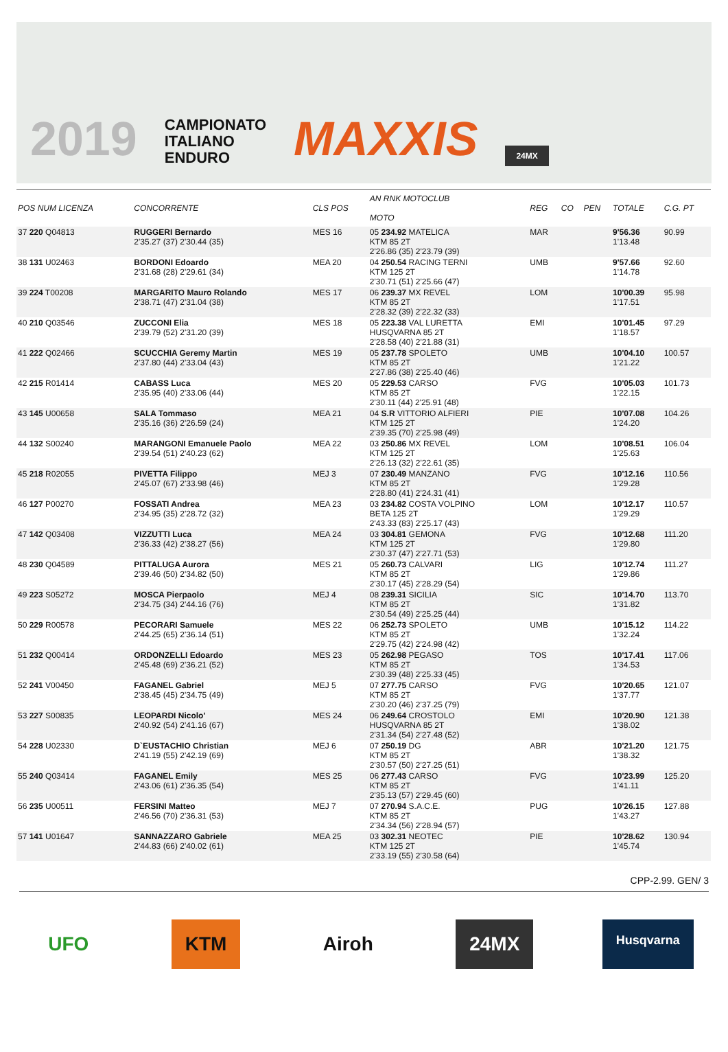2019
CAMPIONATO
ITALIANO
ENDURO
MAXXIS
24MX
| POS NUM LICENZA | CONCORRENTE | CLS POS | AN RNK MOTOCLUB MOTO | REG | CO | PEN | TOTALE | C.G. PT |
| --- | --- | --- | --- | --- | --- | --- | --- | --- |
| 37 220 Q04813 | RUGGERI Bernardo 2'35.27 (37) 2'30.44 (35) | MES 16 | 05 234.92 MATELICA KTM 85 2T 2'26.86 (35) 2'23.79 (39) | MAR | | | 9'56.36 1'13.48 | 90.99 |
| 38 131 U02463 | BORDONI Edoardo 2'31.68 (28) 2'29.61 (34) | MEA 20 | 04 250.54 RACING TERNI KTM 125 2T 2'30.71 (51) 2'25.66 (47) | UMB | | | 9'57.66 1'14.78 | 92.60 |
| 39 224 T00208 | MARGARITO Mauro Rolando 2'38.71 (47) 2'31.04 (38) | MES 17 | 06 239.37 MX REVEL KTM 85 2T 2'28.32 (39) 2'22.32 (33) | LOM | | | 10'00.39 1'17.51 | 95.98 |
| 40 210 Q03546 | ZUCCONI Elia 2'39.79 (52) 2'31.20 (39) | MES 18 | 05 223.38 VAL LURETTA HUSQVARNA 85 2T 2'28.58 (40) 2'21.88 (31) | EMI | | | 10'01.45 1'18.57 | 97.29 |
| 41 222 Q02466 | SCUCCHIA Geremy Martin 2'37.80 (44) 2'33.04 (43) | MES 19 | 05 237.78 SPOLETO KTM 85 2T 2'27.86 (38) 2'25.40 (46) | UMB | | | 10'04.10 1'21.22 | 100.57 |
| 42 215 R01414 | CABASS Luca 2'35.95 (40) 2'33.06 (44) | MES 20 | 05 229.53 CARSO KTM 85 2T 2'30.11 (44) 2'25.91 (48) | FVG | | | 10'05.03 1'22.15 | 101.73 |
| 43 145 U00658 | SALA Tommaso 2'35.16 (36) 2'26.59 (24) | MEA 21 | 04 S.R VITTORIO ALFIERI KTM 125 2T 2'39.35 (70) 2'25.98 (49) | PIE | | | 10'07.08 1'24.20 | 104.26 |
| 44 132 S00240 | MARANGONI Emanuele Paolo 2'39.54 (51) 2'40.23 (62) | MEA 22 | 03 250.86 MX REVEL KTM 125 2T 2'26.13 (32) 2'22.61 (35) | LOM | | | 10'08.51 1'25.63 | 106.04 |
| 45 218 R02055 | PIVETTA Filippo 2'45.07 (67) 2'33.98 (46) | MEJ 3 | 07 230.49 MANZANO KTM 85 2T 2'28.80 (41) 2'24.31 (41) | FVG | | | 10'12.16 1'29.28 | 110.56 |
| 46 127 P00270 | FOSSATI Andrea 2'34.95 (35) 2'28.72 (32) | MEA 23 | 03 234.82 COSTA VOLPINO BETA 125 2T 2'43.33 (83) 2'25.17 (43) | LOM | | | 10'12.17 1'29.29 | 110.57 |
| 47 142 Q03408 | VIZZUTTI Luca 2'36.33 (42) 2'38.27 (56) | MEA 24 | 03 304.81 GEMONA KTM 125 2T 2'30.37 (47) 2'27.71 (53) | FVG | | | 10'12.68 1'29.80 | 111.20 |
| 48 230 Q04589 | PITTALUGA Aurora 2'39.46 (50) 2'34.82 (50) | MES 21 | 05 260.73 CALVARI KTM 85 2T 2'30.17 (45) 2'28.29 (54) | LIG | | | 10'12.74 1'29.86 | 111.27 |
| 49 223 S05272 | MOSCA Pierpaolo 2'34.75 (34) 2'44.16 (76) | MEJ 4 | 08 239.31 SICILIA KTM 85 2T 2'30.54 (49) 2'25.25 (44) | SIC | | | 10'14.70 1'31.82 | 113.70 |
| 50 229 R00578 | PECORARI Samuele 2'44.25 (65) 2'36.14 (51) | MES 22 | 06 252.73 SPOLETO KTM 85 2T 2'29.75 (42) 2'24.98 (42) | UMB | | | 10'15.12 1'32.24 | 114.22 |
| 51 232 Q00414 | ORDONZELLI Edoardo 2'45.48 (69) 2'36.21 (52) | MES 23 | 05 262.98 PEGASO KTM 85 2T 2'30.39 (48) 2'25.33 (45) | TOS | | | 10'17.41 1'34.53 | 117.06 |
| 52 241 V00450 | FAGANEL Gabriel 2'38.45 (45) 2'34.75 (49) | MEJ 5 | 07 277.75 CARSO KTM 85 2T 2'30.20 (46) 2'37.25 (79) | FVG | | | 10'20.65 1'37.77 | 121.07 |
| 53 227 S00835 | LEOPARDI Nicolo' 2'40.92 (54) 2'41.16 (67) | MES 24 | 06 249.64 CROSTOLO HUSQVARNA 85 2T 2'31.34 (54) 2'27.48 (52) | EMI | | | 10'20.90 1'38.02 | 121.38 |
| 54 228 U02330 | D`EUSTACHIO Christian 2'41.19 (55) 2'42.19 (69) | MEJ 6 | 07 250.19 DG KTM 85 2T 2'30.57 (50) 2'27.25 (51) | ABR | | | 10'21.20 1'38.32 | 121.75 |
| 55 240 Q03414 | FAGANEL Emily 2'43.06 (61) 2'36.35 (54) | MES 25 | 06 277.43 CARSO KTM 85 2T 2'35.13 (57) 2'29.45 (60) | FVG | | | 10'23.99 1'41.11 | 125.20 |
| 56 235 U00511 | FERSINI Matteo 2'46.56 (70) 2'36.31 (53) | MEJ 7 | 07 270.94 S.A.C.E. KTM 85 2T 2'34.34 (56) 2'28.94 (57) | PUG | | | 10'26.15 1'43.27 | 127.88 |
| 57 141 U01647 | SANNAZZARO Gabriele 2'44.83 (66) 2'40.02 (61) | MEA 25 | 03 302.31 NEOTEC KTM 125 2T 2'33.19 (55) 2'30.58 (64) | PIE | | | 10'28.62 1'45.74 | 130.94 |
CPP-2.99. GEN/ 3
UFO KTM Airoh 24MX
Husqvarna